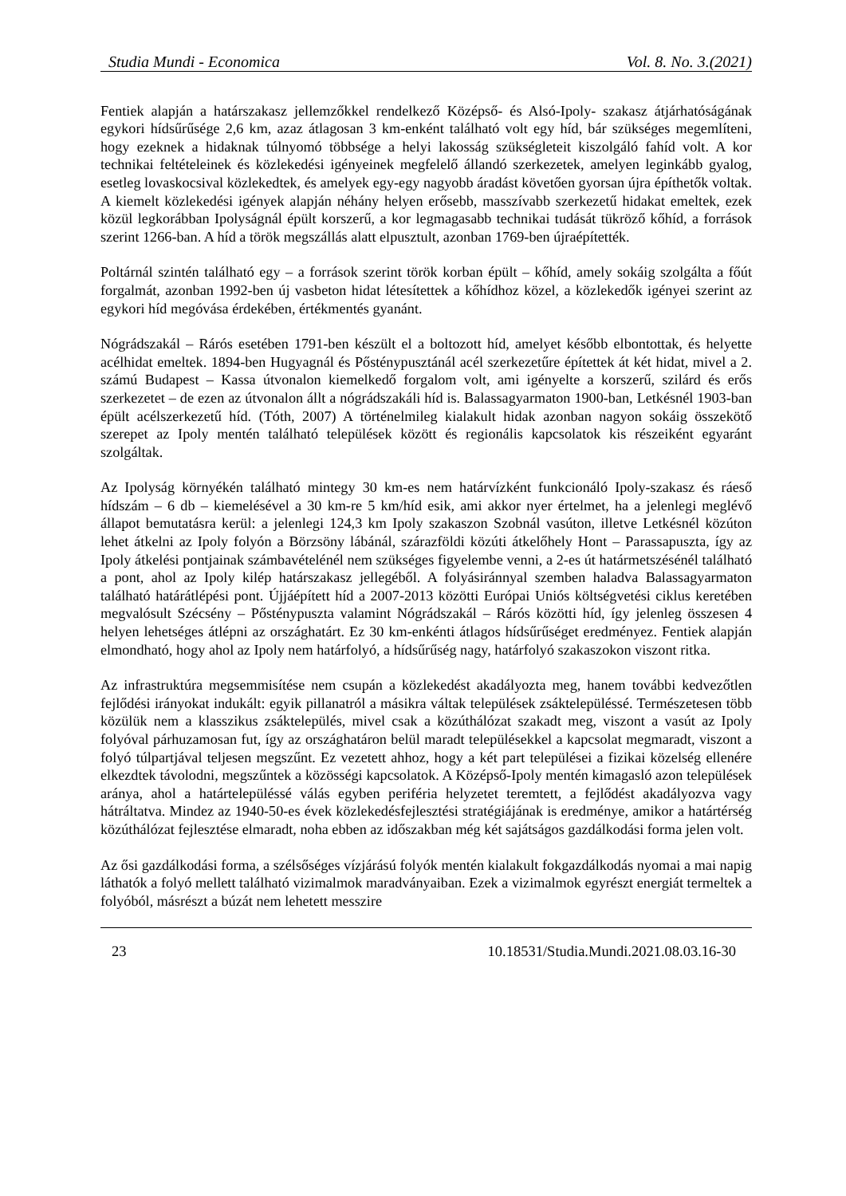Studia Mundi - Economica Vol. 8. No. 3.(2021)
Fentiek alapján a határszakasz jellemzőkkel rendelkező Középső- és Alsó-Ipoly- szakasz átjárhatóságának egykori hídsűrűsége 2,6 km, azaz átlagosan 3 km-enként található volt egy híd, bár szükséges megemlíteni, hogy ezeknek a hidaknak túlnyomó többsége a helyi lakosság szükségleteit kiszolgáló fahíd volt. A kor technikai feltételeinek és közlekedési igényeinek megfelelő állandó szerkezetek, amelyen leginkább gyalog, esetleg lovaskocsival közlekedtek, és amelyek egy-egy nagyobb áradást követően gyorsan újra építhetők voltak. A kiemelt közlekedési igények alapján néhány helyen erősebb, masszívabb szerkezetű hidakat emeltek, ezek közül legkorábban Ipolyságnál épült korszerű, a kor legmagasabb technikai tudását tükröző kőhíd, a források szerint 1266-ban. A híd a török megszállás alatt elpusztult, azonban 1769-ben újraépítették.
Poltárnál szintén található egy – a források szerint török korban épült – kőhíd, amely sokáig szolgálta a főút forgalmát, azonban 1992-ben új vasbeton hidat létesítettek a kőhídhoz közel, a közlekedők igényei szerint az egykori híd megóvása érdekében, értékmentés gyanánt.
Nógrádszakál – Rárós esetében 1791-ben készült el a boltozott híd, amelyet később elbontottak, és helyette acélhidat emeltek. 1894-ben Hugyagnál és Pősténypusztánál acél szerkezetűre építettek át két hidat, mivel a 2. számú Budapest – Kassa útvonalon kiemelkedő forgalom volt, ami igényelte a korszerű, szilárd és erős szerkezetet – de ezen az útvonalon állt a nógrádszakáli híd is. Balassagyarmaton 1900-ban, Letkésnél 1903-ban épült acélszerkezetű híd. (Tóth, 2007) A történelmileg kialakult hidak azonban nagyon sokáig összekötő szerepet az Ipoly mentén található települések között és regionális kapcsolatok kis részeiként egyaránt szolgáltak.
Az Ipolyság környékén található mintegy 30 km-es nem határvízként funkcionáló Ipoly-szakasz és ráeső hídszám – 6 db – kiemelésével a 30 km-re 5 km/híd esik, ami akkor nyer értelmet, ha a jelenlegi meglévő állapot bemutatásra kerül: a jelenlegi 124,3 km Ipoly szakaszon Szobnál vasúton, illetve Letkésnél közúton lehet átkelni az Ipoly folyón a Börzsöny lábánál, szárazföldi közúti átkelőhely Hont – Parassapuszta, így az Ipoly átkelési pontjainak számbavételénél nem szükséges figyelembe venni, a 2-es út határmetszésénél található a pont, ahol az Ipoly kilép határszakasz jellegéből. A folyásiránnyal szemben haladva Balassagyarmaton található határátlépési pont. Újjáépített híd a 2007-2013 közötti Európai Uniós költségvetési ciklus keretében megvalósult Szécsény – Pősténypuszta valamint Nógrádszakál – Rárós közötti híd, így jelenleg összesen 4 helyen lehetséges átlépni az országhatárt. Ez 30 km-enkénti átlagos hídsűrűséget eredményez. Fentiek alapján elmondható, hogy ahol az Ipoly nem határfolyó, a hídsűrűség nagy, határfolyó szakaszokon viszont ritka.
Az infrastruktúra megsemmisítése nem csupán a közlekedést akadályozta meg, hanem további kedvezőtlen fejlődési irányokat indukált: egyik pillanatról a másikra váltak települések zsáktelepüléssé. Természetesen több közülük nem a klasszikus zsáktelepülés, mivel csak a közúthálózat szakadt meg, viszont a vasút az Ipoly folyóval párhuzamosan fut, így az országhatáron belül maradt településekkel a kapcsolat megmaradt, viszont a folyó túlpartjával teljesen megszűnt. Ez vezetett ahhoz, hogy a két part települései a fizikai közelség ellenére elkezdtek távolodni, megszűntek a közösségi kapcsolatok. A Középső-Ipoly mentén kimagasló azon települések aránya, ahol a határtelepüléssé válás egyben periféria helyzetet teremtett, a fejlődést akadályozva vagy hátráltatva. Mindez az 1940-50-es évek közlekedésfejlesztési stratégiájának is eredménye, amikor a határtérség közúthálózat fejlesztése elmaradt, noha ebben az időszakban még két sajátságos gazdálkodási forma jelen volt.
Az ősi gazdálkodási forma, a szélsőséges vízjárású folyók mentén kialakult fokgazdálkodás nyomai a mai napig láthatók a folyó mellett található vizimalmok maradványaiban. Ezek a vizimalmok egyrészt energiát termeltek a folyóból, másrészt a búzát nem lehetett messzire
23 10.18531/Studia.Mundi.2021.08.03.16-30